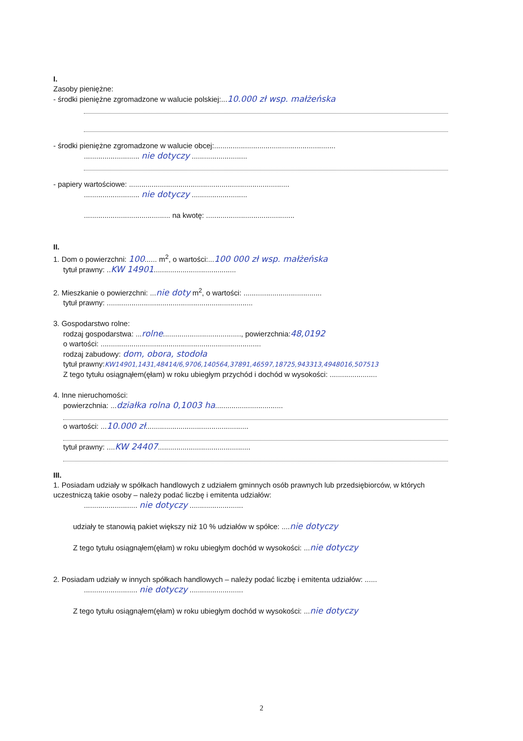I.
Zasoby pieniężne:
- środki pieniężne zgromadzone w walucie polskiej:...10.000 zł wsp. małżeńska
- środki pieniężne zgromadzone w walucie obcej:...........................................................
........................... nie dotyczy ...........................
- papiery wartościowe: ..............................................................................
........................... nie dotyczy ...........................
.......................................... na kwotę: ...........................................
II.
1. Dom o powierzchni: 100...... m<sup>2</sup>, o wartości:...100 000 zł wsp. małżeńska
tytuł prawny: ..KW 14901........................................
2. Mieszkanie o powierzchni: ...nie doty m<sup>2</sup>, o wartości: ......................................
tytuł prawny: .......................................................................
3. Gospodarstwo rolne:
rodzaj gospodarstwa: ...rolne......................................, powierzchnia:48,0192
o wartości: ..............................................................................
rodzaj zabudowy: dom, obora, stodoła
tytuł prawny:KW14901,1431,48414/6,9706,140564,37891,46597,18725,943313,4948016,507513
Z tego tytułu osiągnąłem(ęłam) w roku ubiegłym przychód i dochód w wysokości: .......................
4. Inne nieruchomości:
powierzchnia: ...działka rolna 0,1003 ha.................................
o wartości: ...10.000 zł..................................................
tytuł prawny: ....KW 24407.............................................
III.
1. Posiadam udziały w spółkach handlowych z udziałem gminnych osób prawnych lub przedsiębiorców, w których uczestniczą takie osoby – należy podać liczbę i emitenta udziałów:
.......................... nie dotyczy ..........................
udziały te stanowią pakiet większy niż 10 % udziałów w spółce: ....nie dotyczy
Z tego tytułu osiągnąłem(ęłam) w roku ubiegłym dochód w wysokości: ...nie dotyczy
2. Posiadam udziały w innych spółkach handlowych – należy podać liczbę i emitenta udziałów: ......
.......................... nie dotyczy ..........................
Z tego tytułu osiągnąłem(ęłam) w roku ubiegłym dochód w wysokości: ...nie dotyczy
2